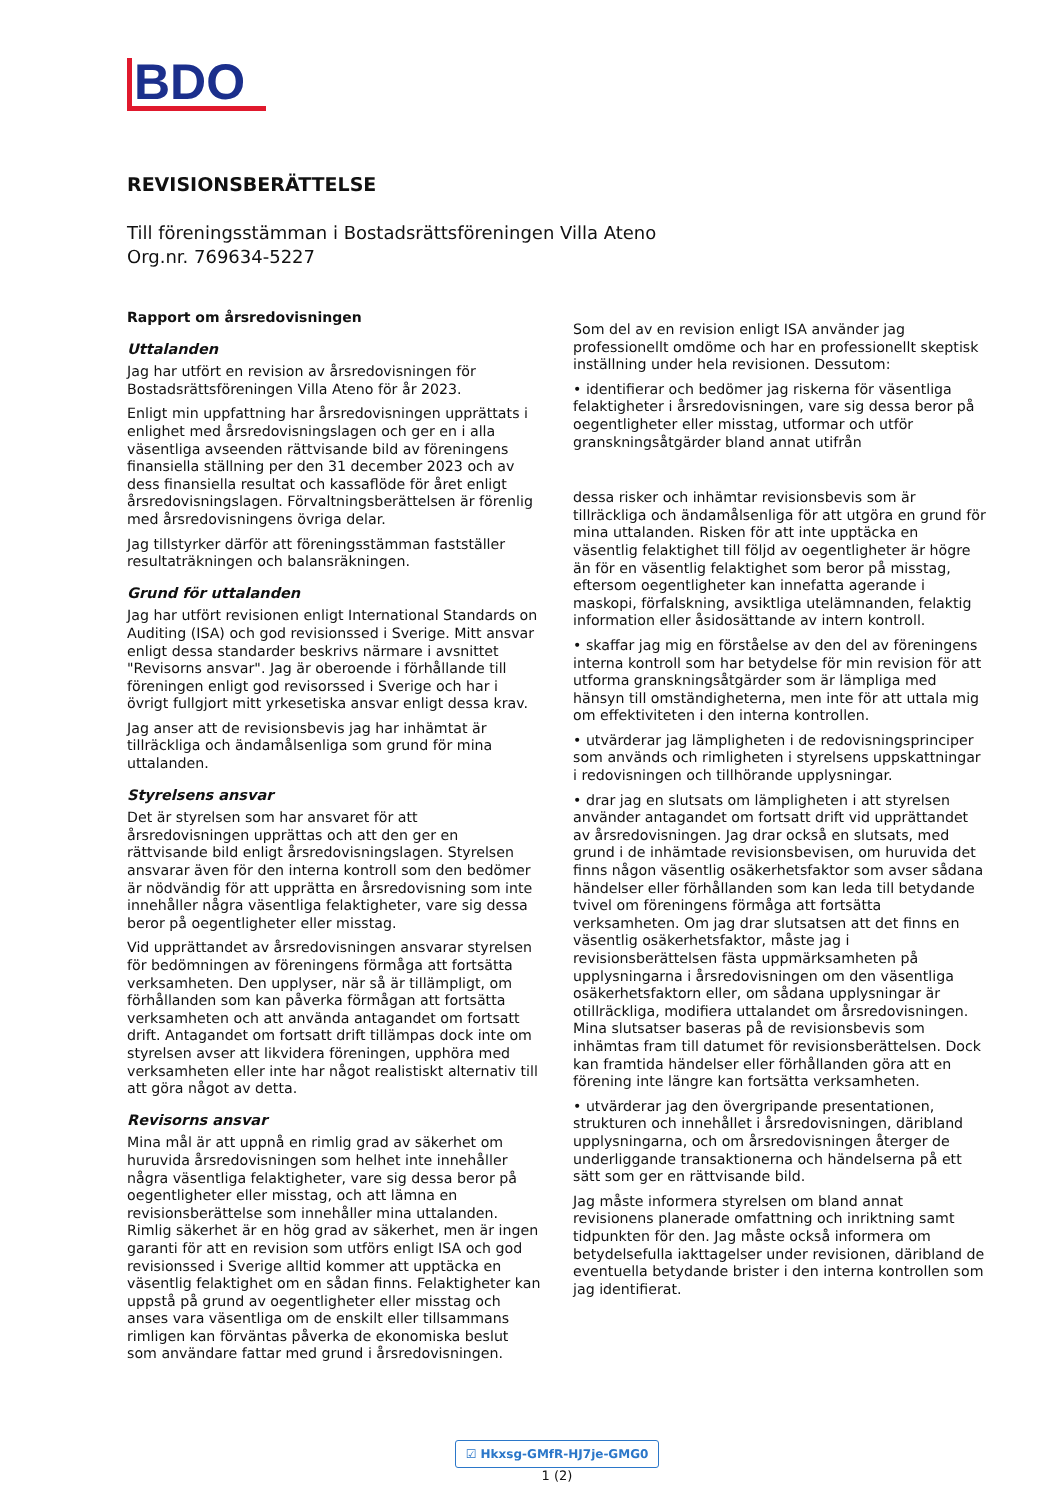BDO
REVISIONSBERÄTTELSE
Till föreningsstämman i Bostadsrättsföreningen Villa Ateno
Org.nr. 769634-5227
Rapport om årsredovisningen
Uttalanden
Jag har utfört en revision av årsredovisningen för Bostadsrättsföreningen Villa Ateno för år 2023.
Enligt min uppfattning har årsredovisningen upprättats i enlighet med årsredovisningslagen och ger en i alla väsentliga avseenden rättvisande bild av föreningens finansiella ställning per den 31 december 2023 och av dess finansiella resultat och kassaflöde för året enligt årsredovisningslagen. Förvaltningsberättelsen är förenlig med årsredovisningens övriga delar.
Jag tillstyrker därför att föreningsstämman fastställer resultaträkningen och balansräkningen.
Grund för uttalanden
Jag har utfört revisionen enligt International Standards on Auditing (ISA) och god revisionssed i Sverige. Mitt ansvar enligt dessa standarder beskrivs närmare i avsnittet "Revisorns ansvar". Jag är oberoende i förhållande till föreningen enligt god revisorssed i Sverige och har i övrigt fullgjort mitt yrkesetiska ansvar enligt dessa krav.
Jag anser att de revisionsbevis jag har inhämtat är tillräckliga och ändamålsenliga som grund för mina uttalanden.
Styrelsens ansvar
Det är styrelsen som har ansvaret för att årsredovisningen upprättas och att den ger en rättvisande bild enligt årsredovisningslagen. Styrelsen ansvarar även för den interna kontroll som den bedömer är nödvändig för att upprätta en årsredovisning som inte innehåller några väsentliga felaktigheter, vare sig dessa beror på oegentligheter eller misstag.
Vid upprättandet av årsredovisningen ansvarar styrelsen för bedömningen av föreningens förmåga att fortsätta verksamheten. Den upplyser, när så är tillämpligt, om förhållanden som kan påverka förmågan att fortsätta verksamheten och att använda antagandet om fortsatt drift. Antagandet om fortsatt drift tillämpas dock inte om styrelsen avser att likvidera föreningen, upphöra med verksamheten eller inte har något realistiskt alternativ till att göra något av detta.
Revisorns ansvar
Mina mål är att uppnå en rimlig grad av säkerhet om huruvida årsredovisningen som helhet inte innehåller några väsentliga felaktigheter, vare sig dessa beror på oegentligheter eller misstag, och att lämna en revisionsberättelse som innehåller mina uttalanden. Rimlig säkerhet är en hög grad av säkerhet, men är ingen garanti för att en revision som utförs enligt ISA och god revisionssed i Sverige alltid kommer att upptäcka en väsentlig felaktighet om en sådan finns. Felaktigheter kan uppstå på grund av oegentligheter eller misstag och anses vara väsentliga om de enskilt eller tillsammans rimligen kan förväntas påverka de ekonomiska beslut som användare fattar med grund i årsredovisningen.
Som del av en revision enligt ISA använder jag professionellt omdöme och har en professionellt skeptisk inställning under hela revisionen. Dessutom:
• identifierar och bedömer jag riskerna för väsentliga felaktigheter i årsredovisningen, vare sig dessa beror på oegentligheter eller misstag, utformar och utför granskningsåtgärder bland annat utifrån
dessa risker och inhämtar revisionsbevis som är tillräckliga och ändamålsenliga för att utgöra en grund för mina uttalanden. Risken för att inte upptäcka en väsentlig felaktighet till följd av oegentligheter är högre än för en väsentlig felaktighet som beror på misstag, eftersom oegentligheter kan innefatta agerande i maskopi, förfalskning, avsiktliga utelämnanden, felaktig information eller åsidosättande av intern kontroll.
• skaffar jag mig en förståelse av den del av föreningens interna kontroll som har betydelse för min revision för att utforma granskningsåtgärder som är lämpliga med hänsyn till omständigheterna, men inte för att uttala mig om effektiviteten i den interna kontrollen.
• utvärderar jag lämpligheten i de redovisningsprinciper som används och rimligheten i styrelsens uppskattningar i redovisningen och tillhörande upplysningar.
• drar jag en slutsats om lämpligheten i att styrelsen använder antagandet om fortsatt drift vid upprättandet av årsredovisningen. Jag drar också en slutsats, med grund i de inhämtade revisionsbevisen, om huruvida det finns någon väsentlig osäkerhetsfaktor som avser sådana händelser eller förhållanden som kan leda till betydande tvivel om föreningens förmåga att fortsätta verksamheten. Om jag drar slutsatsen att det finns en väsentlig osäkerhetsfaktor, måste jag i revisionsberättelsen fästa uppmärksamheten på upplysningarna i årsredovisningen om den väsentliga osäkerhetsfaktorn eller, om sådana upplysningar är otillräckliga, modifiera uttalandet om årsredovisningen. Mina slutsatser baseras på de revisionsbevis som inhämtas fram till datumet för revisionsberättelsen. Dock kan framtida händelser eller förhållanden göra att en förening inte längre kan fortsätta verksamheten.
• utvärderar jag den övergripande presentationen, strukturen och innehållet i årsredovisningen, däribland upplysningarna, och om årsredovisningen återger de underliggande transaktionerna och händelserna på ett sätt som ger en rättvisande bild.
Jag måste informera styrelsen om bland annat revisionens planerade omfattning och inriktning samt tidpunkten för den. Jag måste också informera om betydelsefulla iakttagelser under revisionen, däribland de eventuella betydande brister i den interna kontrollen som jag identifierat.
☑ Hkxsg-GMfR-HJ7je-GMG0
1 (2)